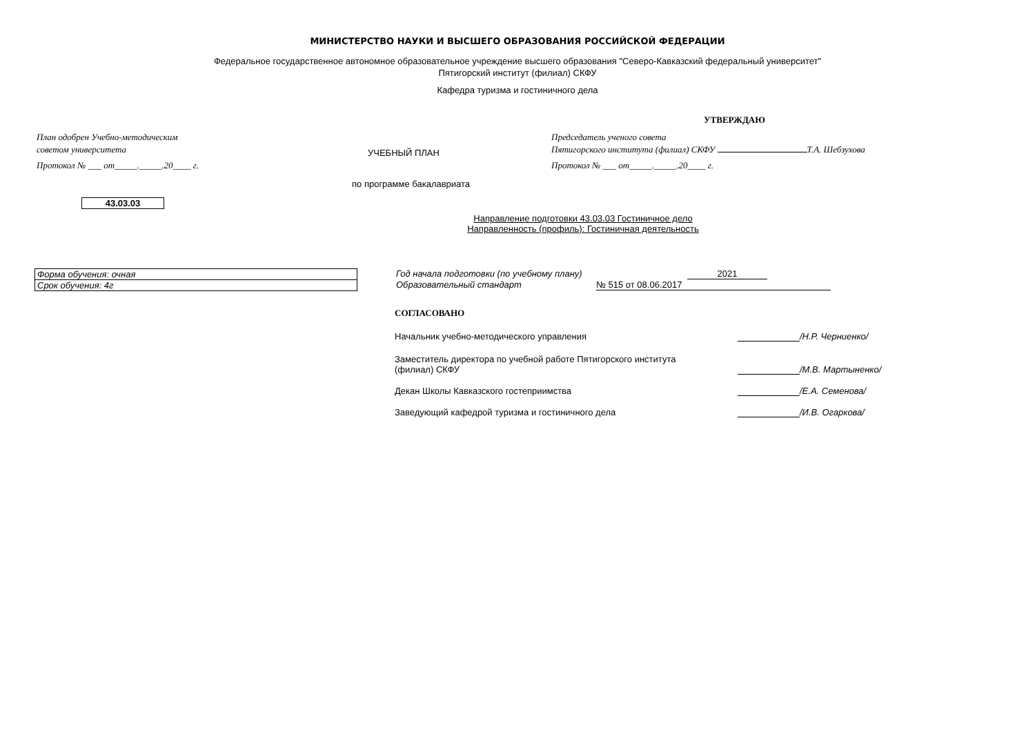МИНИСТЕРСТВО НАУКИ И ВЫСШЕГО ОБРАЗОВАНИЯ РОССИЙСКОЙ ФЕДЕРАЦИИ
Федеральное государственное автономное образовательное учреждение высшего образования "Северо-Кавказский федеральный университет"
Пятигорский институт (филиал) СКФУ
Кафедра туризма и гостиничного дела
УТВЕРЖДАЮ
План одобрен Учебно-методическим
советом университета
Протокол № ___ от_____._____.20____ г.
УЧЕБНЫЙ ПЛАН
Председатель ученого совета
Пятигорского института (филиал) СКФУ Т.А. Шебзухова
Протокол № ___ от_____._____.20____ г.
по программе бакалавриата
43.03.03
Направление подготовки 43.03.03 Гостиничное дело
Направленность (профиль): Гостиничная деятельность
Форма обучения: очная
Срок обучения: 4г
Год начала подготовки (по учебному плану) 2021
Образовательный стандарт № 515 от 08.06.2017
СОГЛАСОВАНО
Начальник учебно-методического управления /Н.Р. Черниенко/
Заместитель директора по учебной работе Пятигорского института
(филиал) СКФУ
/М.В. Мартыненко/
Декан Школы Кавказского гостеприимства /Е.А. Семенова/
Заведующий кафедрой туризма и гостиничного дела /И.В. Огаркова/